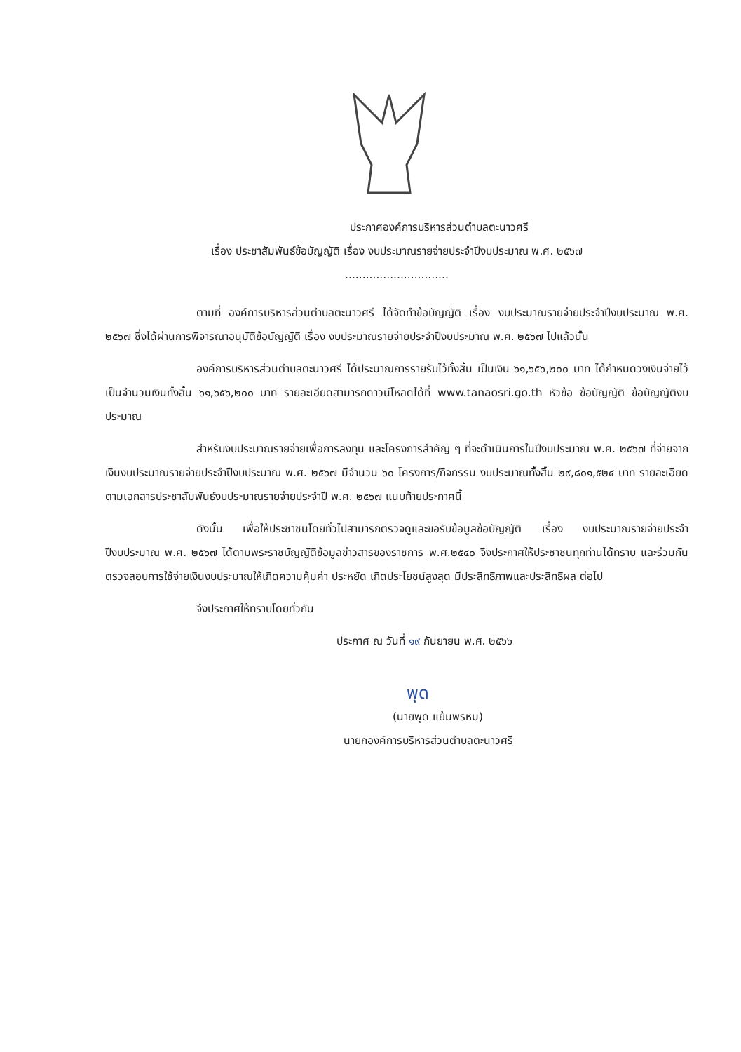ประกาศองค์การบริหารส่วนตำบลตะนาวศรี
เรื่อง ประชาสัมพันธ์ข้อบัญญัติ เรื่อง งบประมาณรายจ่ายประจำปีงบประมาณ พ.ศ. ๒๕๖๗
..............................
ตามที่ องค์การบริหารส่วนตำบลตะนาวศรี ได้จัดทำข้อบัญญัติ เรื่อง งบประมาณรายจ่ายประจำปีงบประมาณ พ.ศ. ๒๕๖๗ ซึ่งได้ผ่านการพิจารณาอนุมัติข้อบัญญัติ เรื่อง งบประมาณรายจ่ายประจำปีงบประมาณ พ.ศ. ๒๕๖๗ ไปแล้วนั้น
องค์การบริหารส่วนตำบลตะนาวศรี ได้ประมาณการรายรับไว้ทั้งสิ้น เป็นเงิน ๖๑,๖๕๖,๒๐๐ บาท ได้กำหนดวงเงินจ่ายไว้เป็นจำนวนเงินทั้งสิ้น ๖๑,๖๕๖,๒๐๐ บาท รายละเอียดสามารถดาวน์โหลดได้ที่ www.tanaosri.go.th หัวข้อ ข้อบัญญัติ ข้อบัญญัติงบประมาณ
สำหรับงบประมาณรายจ่ายเพื่อการลงทุน และโครงการสำคัญ ๆ ที่จะดำเนินการในปีงบประมาณ พ.ศ. ๒๕๖๗ ที่จ่ายจากเงินงบประมาณรายจ่ายประจำปีงบประมาณ พ.ศ. ๒๕๖๗ มีจำนวน ๖๐ โครงการ/กิจกรรม งบประมาณทั้งสิ้น ๒๙,๘๐๑,๕๒๔ บาท รายละเอียดตามเอกสารประชาสัมพันธ์งบประมาณรายจ่ายประจำปี พ.ศ. ๒๕๖๗ แนบท้ายประกาศนี้
ดังนั้น เพื่อให้ประชาชนโดยทั่วไปสามารถตรวจดูและขอรับข้อมูลข้อบัญญัติ เรื่อง งบประมาณรายจ่ายประจำปีงบประมาณ พ.ศ. ๒๕๖๗ ได้ตามพระราชบัญญัติข้อมูลข่าวสารของราชการ พ.ศ.๒๕๔๐ จึงประกาศให้ประชาชนทุกท่านได้ทราบ และร่วมกันตรวจสอบการใช้จ่ายเงินงบประมาณให้เกิดความคุ้มค่า ประหยัด เกิดประโยชน์สูงสุด มีประสิทธิภาพและประสิทธิผล ต่อไป
จึงประกาศให้ทราบโดยทั่วกัน
ประกาศ ณ วันที่ ๑๙ กันยายน พ.ศ. ๒๕๖๖
พุด
(นายพุด แย้มพรหม)
นายกองค์การบริหารส่วนตำบลตะนาวศรี